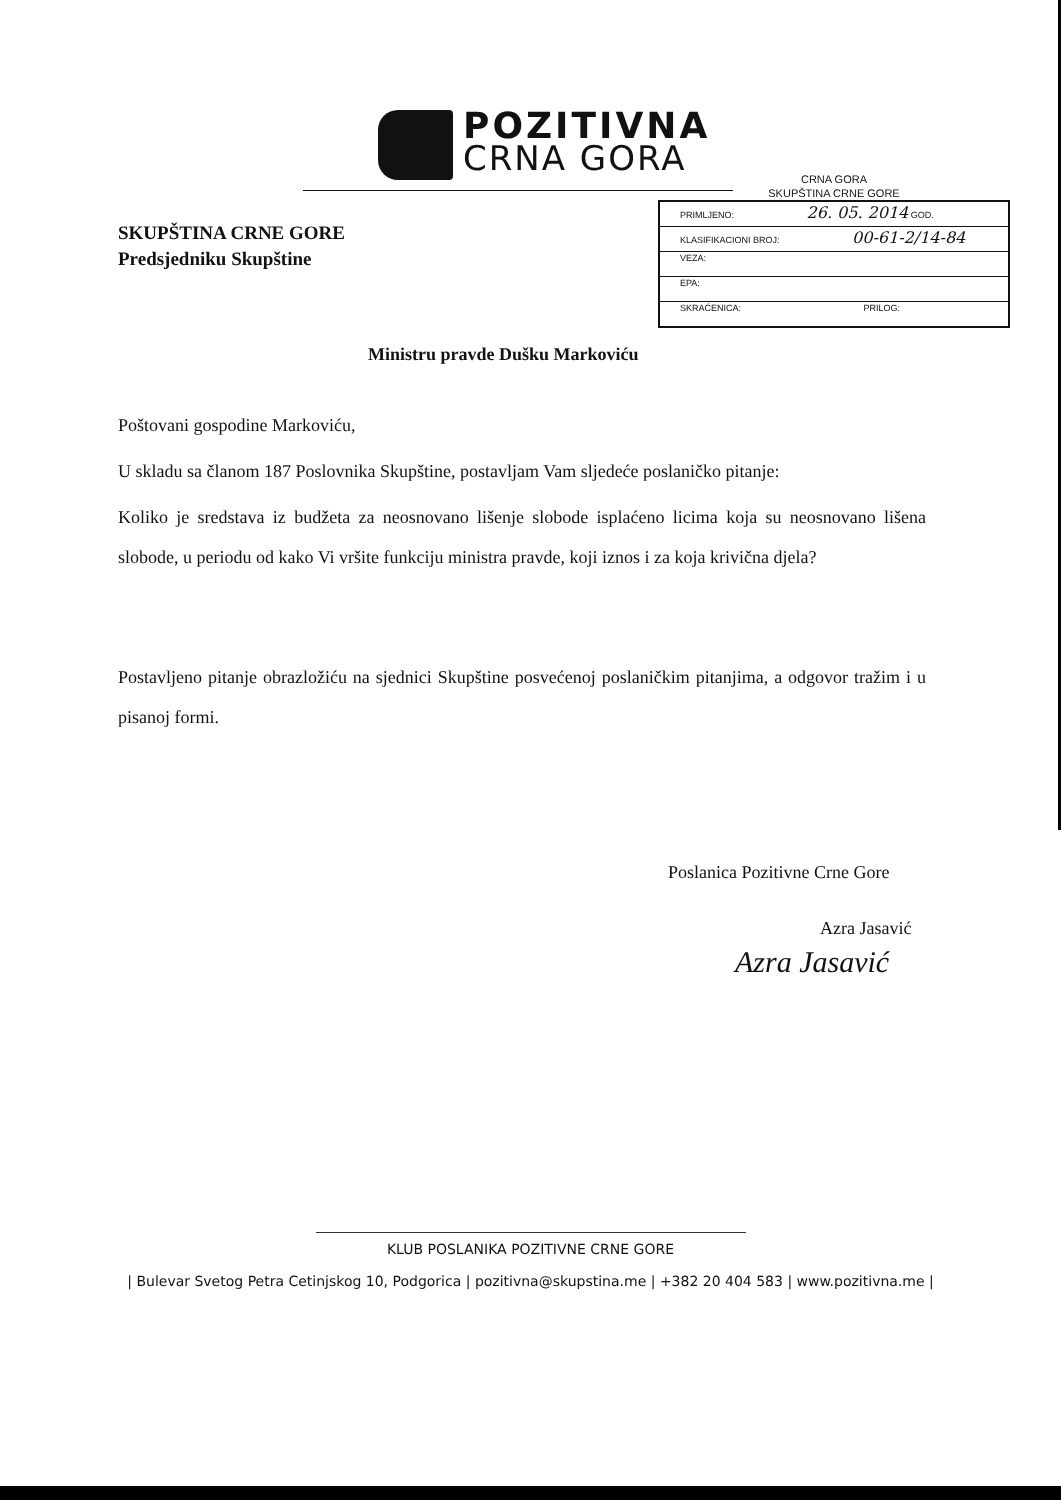POZITIVNA
CRNA GORA
SKUPŠTINA CRNE GORE
Predsjedniku Skupštine
CRNA GORA
SKUPŠTINA CRNE GORE
| PRIMLJENO: 26. 05. 2014 GOD. |
| KLASIFIKACIONI BROJ: 00-61-2/14-84 |
| VEZA: |
| EPA: |
| SKRAĆENICA: PRILOG: |
Ministru pravde Dušku Markoviću
Poštovani gospodine Markoviću,
U skladu sa članom 187 Poslovnika Skupštine, postavljam Vam sljedeće poslaničko pitanje:
Koliko je sredstava iz budžeta za neosnovano lišenje slobode isplaćeno licima koja su neosnovano lišena slobode, u periodu od kako Vi vršite funkciju ministra pravde, koji iznos i za koja krivična djela?
Postavljeno pitanje obrazložiću na sjednici Skupštine posvećenoj poslaničkim pitanjima, a odgovor tražim i u pisanoj formi.
Poslanica Pozitivne Crne Gore
Azra Jasavić
Azra Jasavić
KLUB POSLANIKA POZITIVNE CRNE GORE
| Bulevar Svetog Petra Cetinjskog 10, Podgorica | pozitivna@skupstina.me | +382 20 404 583 | www.pozitivna.me |